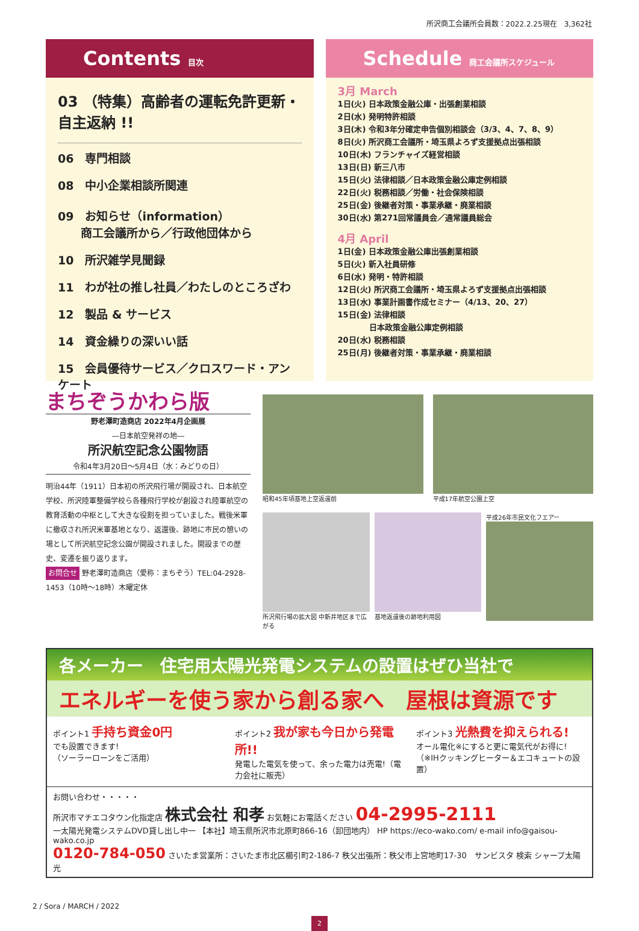所沢商工会議所会員数：2022.2.25現在　3,362社
Contents 目次
03 （特集）高齢者の運転免許更新・自主返納 !!
06　専門相談
08　中小企業相談所関連
09　お知らせ（information）
　　商工会議所から／行政他団体から
10　所沢雑学見聞録
11　わが社の推し社員／わたしのところざわ
12　製品 & サービス
14　資金繰りの深いい話
15　会員優待サービス／クロスワード・アンケート
Schedule 商工会議所スケジュール
3月 March
1日(火) 日本政策金融公庫・出張創業相談
2日(水) 発明特許相談
3日(木) 令和3年分確定申告個別相談会（3/3、4、7、8、9）
8日(火) 所沢商工会議所・埼玉県よろず支援拠点出張相談
10日(木) フランチャイズ経営相談
13日(日) 新三八市
15日(火) 法律相談／日本政策金融公庫定例相談
22日(火) 税務相談／労働・社会保険相談
25日(金) 後継者対策・事業承継・廃業相談
30日(水) 第271回常議員会／通常議員総会
4月 April
1日(金) 日本政策金融公庫出張創業相談
5日(火) 新入社員研修
6日(水) 発明・特許相談
12日(火) 所沢商工会議所・埼玉県よろず支援拠点出張相談
13日(水) 事業計画書作成セミナー（4/13、20、27）
15日(金) 法律相談
　　　　日本政策金融公庫定例相談
20日(水) 税務相談
25日(月) 後継者対策・事業承継・廃業相談
まちぞうかわら版
野老澤町造商店 2022年4月企画展
―日本航空発祥の地―
所沢航空記念公園物語
令和4年3月20日～5月4日（水：みどりの日）
明治44年（1911）日本初の所沢飛行場が開設され、日本航空学校、所沢陸軍整備学校ら各種飛行学校が創設され陸軍航空の教育活動の中枢として大きな役割を担っていました。戦後米軍に撤収され所沢米軍基地となり、返還後、跡地に市民の憩いの場として所沢航空記念公園が開設されました。開設までの歴史、変遷を振り返ります。
お問合せ 野老澤町造商店（愛称：まちぞう）TEL:04-2928-1453（10時～18時）木曜定休
昭和45年頃基地上空返還前 平成17年航空公園上空
所沢飛行場の拡大図 中新井地区まで広がる
基地返還後の跡地利用図 平成26年市民文化フエアー
各メーカー　住宅用太陽光発電システムの設置はぜひ当社で
エネルギーを使う家から創る家へ　屋根は資源です
ポイント1 手持ち資金0円
でも設置できます!
（ソーラーローンをご活用）
ポイント2 我が家も今日から発電所!!
発電した電気を使って、余った電力は売電!（電力会社に販売）
ポイント3 光熱費を抑えられる!
オール電化※にすると更に電気代がお得に!（※IHクッキングヒーター＆エコキュートの設置）
お問い合わせ・・・・・
所沢市マチエコタウン化指定店 株式会社 和孝 お気軽にお電話ください 04-2995-2111
一太陽光発電システムDVD貸し出し中一 【本社】埼玉県所沢市北原町866-16（卸団地内） HP https://eco-wako.com/ e-mail info@gaisou-wako.co.jp
0120-784-050 さいたま営業所：さいたま市北区櫛引町2-186-7 秩父出張所：秩父市上宮地町17-30　サンビスタ 検索 シャープ太陽光
2 / Sora / MARCH / 2022
2